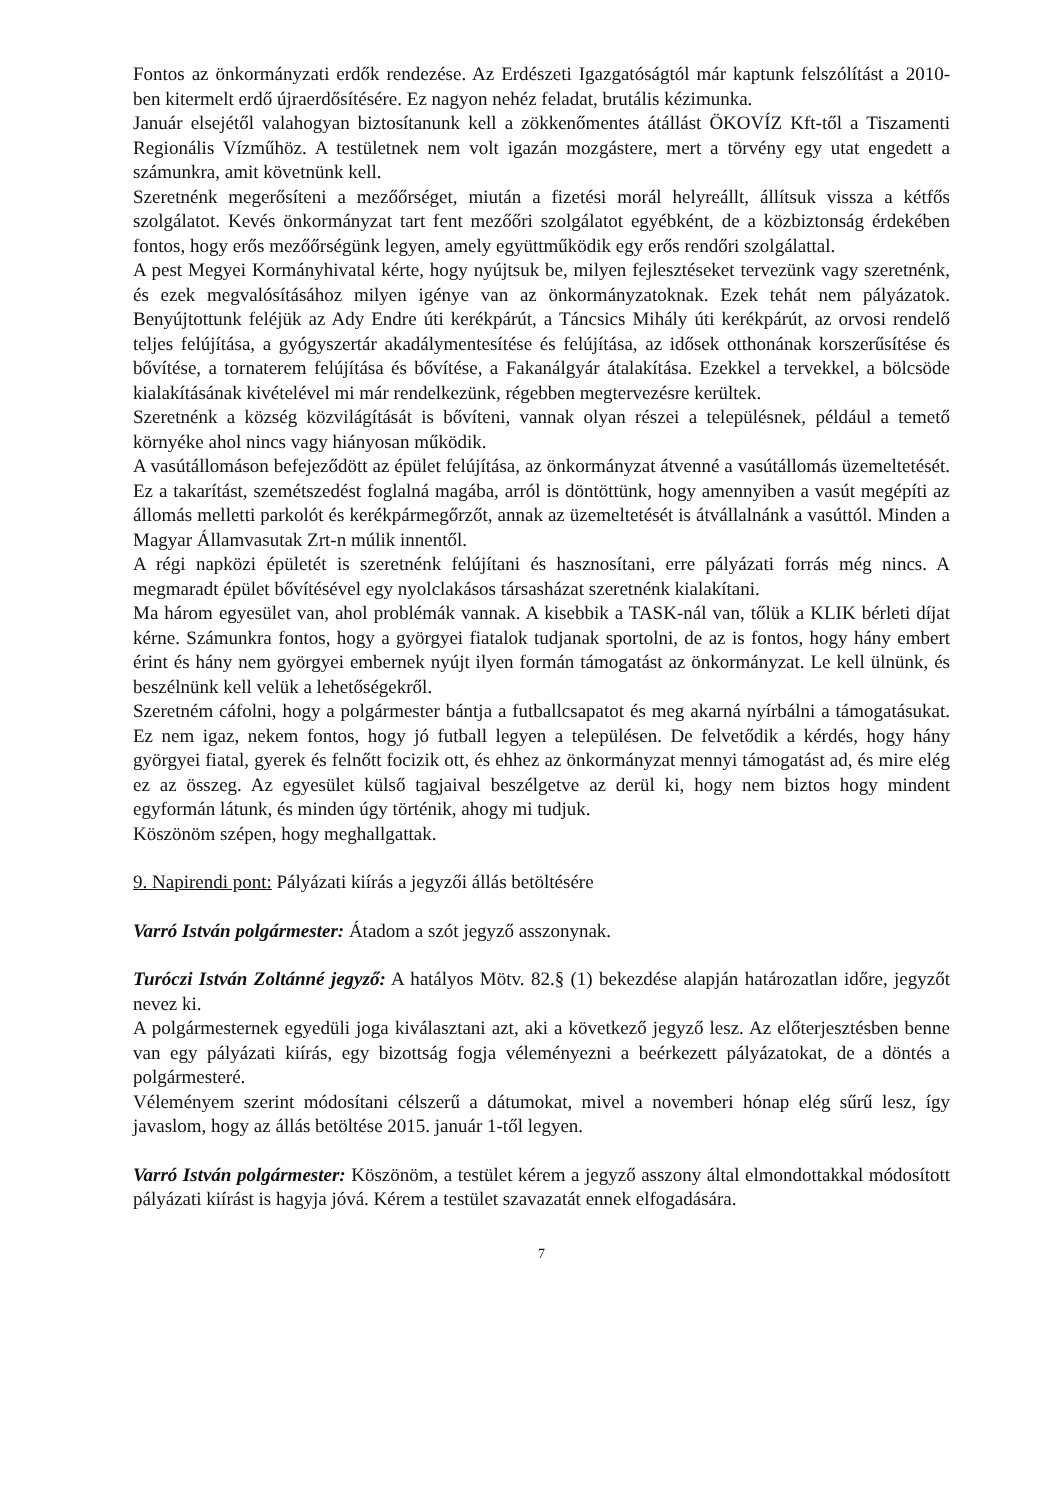Fontos az önkormányzati erdők rendezése. Az Erdészeti Igazgatóságtól már kaptunk felszólítást a 2010-ben kitermelt erdő újraerdősítésére. Ez nagyon nehéz feladat, brutális kézimunka.
Január elsejétől valahogyan biztosítanunk kell a zökkenőmentes átállást ÖKOVÍZ Kft-től a Tiszamenti Regionális Vízműhöz. A testületnek nem volt igazán mozgástere, mert a törvény egy utat engedett a számunkra, amit követnünk kell.
Szeretnénk megerősíteni a mezőőrséget, miután a fizetési morál helyreállt, állítsuk vissza a kétfős szolgálatot. Kevés önkormányzat tart fent mezőőri szolgálatot egyébként, de a közbiztonság érdekében fontos, hogy erős mezőőrségünk legyen, amely együttműködik egy erős rendőri szolgálattal.
A pest Megyei Kormányhivatal kérte, hogy nyújtsuk be, milyen fejlesztéseket tervezünk vagy szeretnénk, és ezek megvalósításához milyen igénye van az önkormányzatoknak. Ezek tehát nem pályázatok. Benyújtottunk feléjük az Ady Endre úti kerékpárút, a Táncsics Mihály úti kerékpárút, az orvosi rendelő teljes felújítása, a gyógyszertár akadálymentesítése és felújítása, az idősek otthonának korszerűsítése és bővítése, a tornaterem felújítása és bővítése, a Fakanálgyár átalakítása. Ezekkel a tervekkel, a bölcsöde kialakításának kivételével mi már rendelkezünk, régebben megtervezésre kerültek.
Szeretnénk a község közvilágítását is bővíteni, vannak olyan részei a településnek, például a temető környéke ahol nincs vagy hiányosan működik.
A vasútállomáson befejeződött az épület felújítása, az önkormányzat átvenné a vasútállomás üzemeltetését. Ez a takarítást, szemétszedést foglalná magába, arról is döntöttünk, hogy amennyiben a vasút megépíti az állomás melletti parkolót és kerékpármegőrzőt, annak az üzemeltetését is átvállalnánk a vasúttól. Minden a Magyar Államvasutak Zrt-n múlik innentől.
A régi napközi épületét is szeretnénk felújítani és hasznosítani, erre pályázati forrás még nincs. A megmaradt épület bővítésével egy nyolclakásos társasházat szeretnénk kialakítani.
Ma három egyesület van, ahol problémák vannak. A kisebbik a TASK-nál van, tőlük a KLIK bérleti díjat kérne. Számunkra fontos, hogy a györgyei fiatalok tudjanak sportolni, de az is fontos, hogy hány embert érint és hány nem györgyei embernek nyújt ilyen formán támogatást az önkormányzat. Le kell ülnünk, és beszélnünk kell velük a lehetőségekről.
Szeretném cáfolni, hogy a polgármester bántja a futballcsapatot és meg akarná nyírbálni a támogatásukat. Ez nem igaz, nekem fontos, hogy jó futball legyen a településen. De felvetődik a kérdés, hogy hány györgyei fiatal, gyerek és felnőtt focizik ott, és ehhez az önkormányzat mennyi támogatást ad, és mire elég ez az összeg. Az egyesület külső tagjaival beszélgetve az derül ki, hogy nem biztos hogy mindent egyformán látunk, és minden úgy történik, ahogy mi tudjuk.
Köszönöm szépen, hogy meghallgattak.
9. Napirendi pont: Pályázati kiírás a jegyzői állás betöltésére
Varró István polgármester: Átadom a szót jegyző asszonynak.
Turóczi István Zoltánné jegyző: A hatályos Mötv. 82.§ (1) bekezdése alapján határozatlan időre, jegyzőt nevez ki.
A polgármesternek egyedüli joga kiválasztani azt, aki a következő jegyző lesz. Az előterjesztésben benne van egy pályázati kiírás, egy bizottság fogja véleményezni a beérkezett pályázatokat, de a döntés a polgármesteré.
Véleményem szerint módosítani célszerű a dátumokat, mivel a novemberi hónap elég sűrű lesz, így javaslom, hogy az állás betöltése 2015. január 1-től legyen.
Varró István polgármester: Köszönöm, a testület kérem a jegyző asszony által elmondottakkal módosított pályázati kiírást is hagyja jóvá. Kérem a testület szavazatát ennek elfogadására.
7